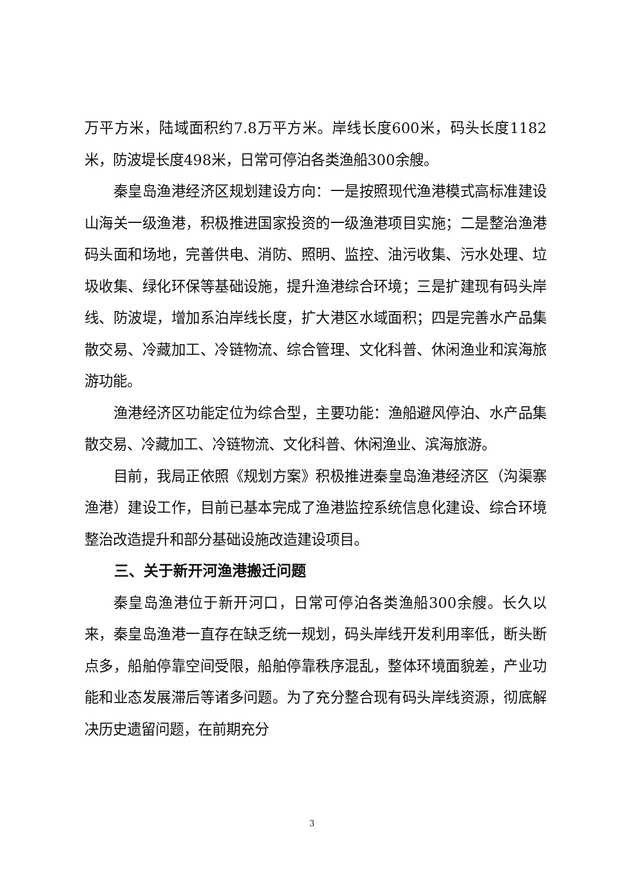万平方米，陆域面积约7.8万平方米。岸线长度600米，码头长度1182米，防波堤长度498米，日常可停泊各类渔船300余艘。
秦皇岛渔港经济区规划建设方向：一是按照现代渔港模式高标准建设山海关一级渔港，积极推进国家投资的一级渔港项目实施；二是整治渔港码头面和场地，完善供电、消防、照明、监控、油污收集、污水处理、垃圾收集、绿化环保等基础设施，提升渔港综合环境；三是扩建现有码头岸线、防波堤，增加系泊岸线长度，扩大港区水域面积；四是完善水产品集散交易、冷藏加工、冷链物流、综合管理、文化科普、休闲渔业和滨海旅游功能。
渔港经济区功能定位为综合型，主要功能：渔船避风停泊、水产品集散交易、冷藏加工、冷链物流、文化科普、休闲渔业、滨海旅游。
目前，我局正依照《规划方案》积极推进秦皇岛渔港经济区（沟渠寨渔港）建设工作，目前已基本完成了渔港监控系统信息化建设、综合环境整治改造提升和部分基础设施改造建设项目。
三、关于新开河渔港搬迁问题
秦皇岛渔港位于新开河口，日常可停泊各类渔船300余艘。长久以来，秦皇岛渔港一直存在缺乏统一规划，码头岸线开发利用率低，断头断点多，船舶停靠空间受限，船舶停靠秩序混乱，整体环境面貌差，产业功能和业态发展滞后等诸多问题。为了充分整合现有码头岸线资源，彻底解决历史遗留问题，在前期充分
3